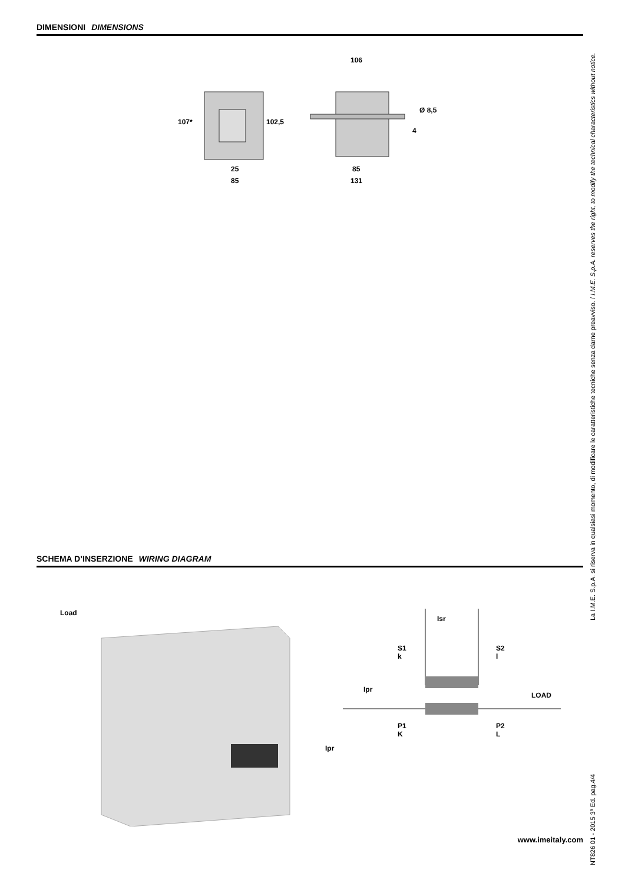DIMENSIONI DIMENSIONS
107*
102,5
25
85
106
Ø 8,5
4
85
131
SCHEMA D’INSERZIONE WIRING DIAGRAM
Load
Ipr
Isr
S1
k
S2
l
Ipr
LOAD
P1
K
P2
L
www.imeitaly.com
NT826 01 - 2015 3ª Ed. pag.4/4 La I.M.E. S.p.A. si riserva in qualsiasi momento, di modificare le caratteristiche tecniche senza darne preavviso. / I.M.E. S.p.A. reserves the right, to modify the technical characteristics without notice.